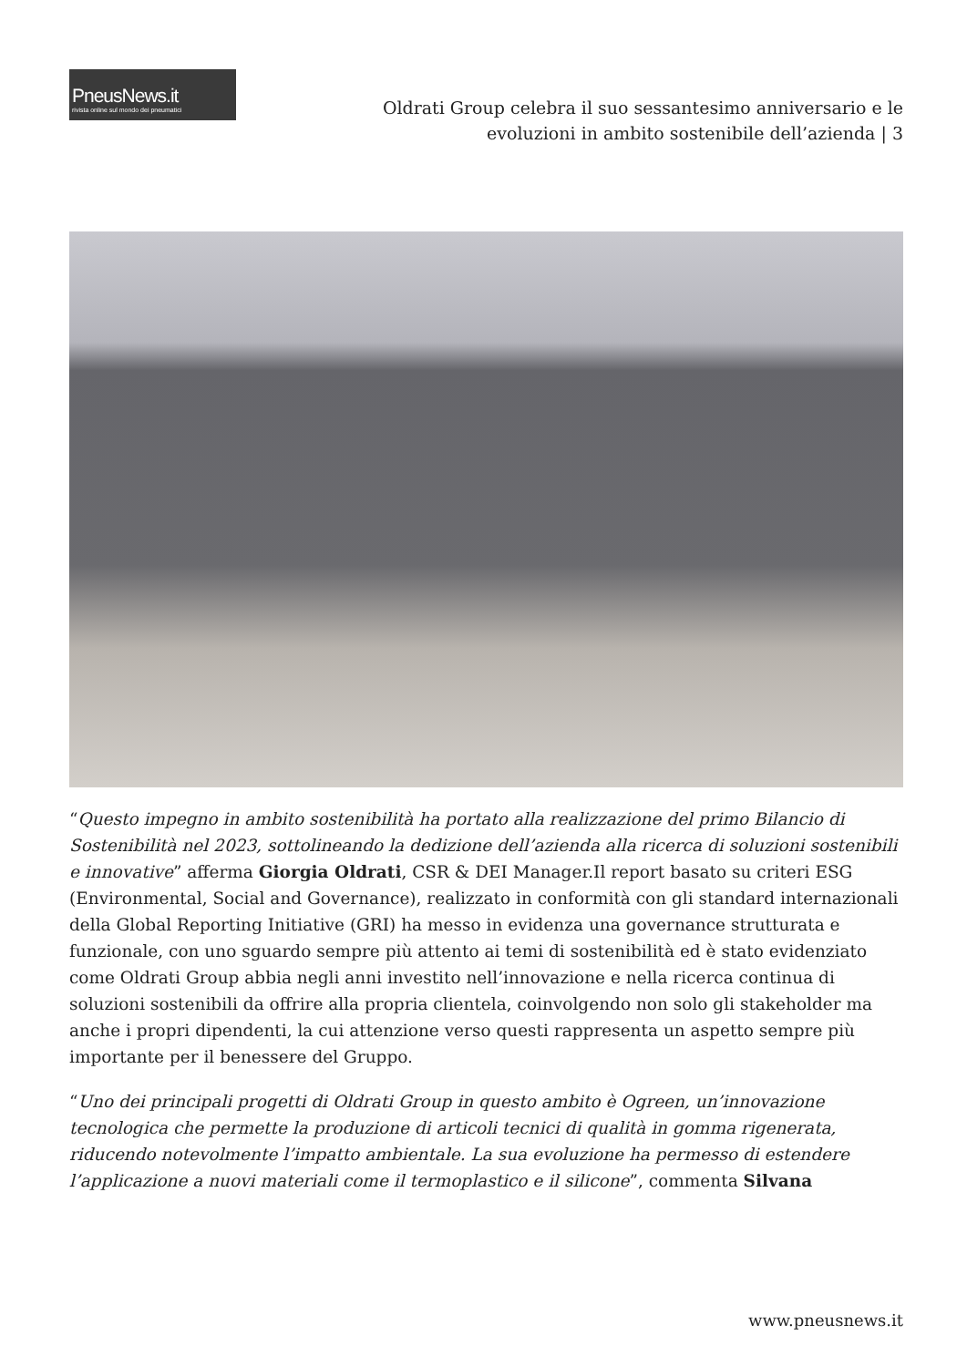PneusNews.it
rivista online sul mondo dei pneumatici
Oldrati Group celebra il suo sessantesimo anniversario e le
evoluzioni in ambito sostenibile dell’azienda | 3
“Questo impegno in ambito sostenibilità ha portato alla realizzazione del primo Bilancio di Sostenibilità nel 2023, sottolineando la dedizione dell’azienda alla ricerca di soluzioni sostenibili e innovative” afferma Giorgia Oldrati, CSR & DEI Manager.Il report basato su criteri ESG (Environmental, Social and Governance), realizzato in conformità con gli standard internazionali della Global Reporting Initiative (GRI) ha messo in evidenza una governance strutturata e funzionale, con uno sguardo sempre più attento ai temi di sostenibilità ed è stato evidenziato come Oldrati Group abbia negli anni investito nell’innovazione e nella ricerca continua di soluzioni sostenibili da offrire alla propria clientela, coinvolgendo non solo gli stakeholder ma anche i propri dipendenti, la cui attenzione verso questi rappresenta un aspetto sempre più importante per il benessere del Gruppo.
“Uno dei principali progetti di Oldrati Group in questo ambito è Ogreen, un’innovazione tecnologica che permette la produzione di articoli tecnici di qualità in gomma rigenerata, riducendo notevolmente l’impatto ambientale. La sua evoluzione ha permesso di estendere l’applicazione a nuovi materiali come il termoplastico e il silicone”, commenta Silvana
www.pneusnews.it